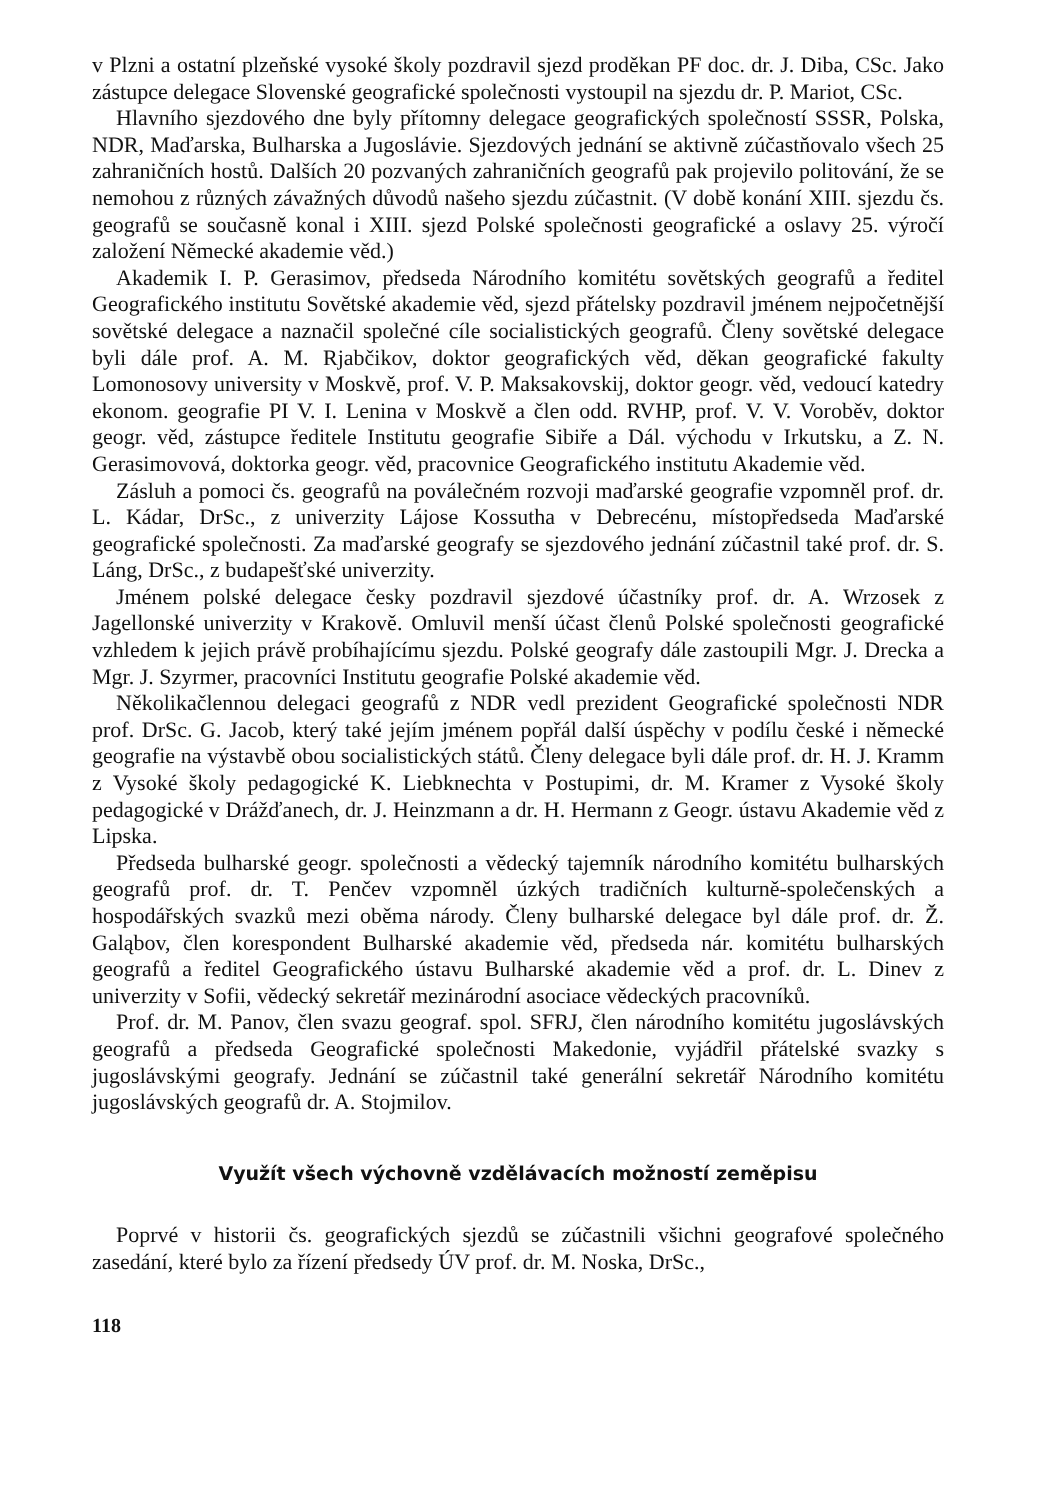v Plzni a ostatní plzeňské vysoké školy pozdravil sjezd proděkan PF doc. dr. J. Diba, CSc. Jako zástupce delegace Slovenské geografické společnosti vystoupil na sjezdu dr. P. Mariot, CSc.
Hlavního sjezdového dne byly přítomny delegace geografických společností SSSR, Polska, NDR, Maďarska, Bulharska a Jugoslávie. Sjezdových jednání se aktivně zúčastňovalo všech 25 zahraničních hostů. Dalších 20 pozvaných zahraničních geografů pak projevilo politování, že se nemohou z různých závažných důvodů našeho sjezdu zúčastnit. (V době konání XIII. sjezdu čs. geografů se současně konal i XIII. sjezd Polské společnosti geografické a oslavy 25. výročí založení Německé akademie věd.)
Akademik I. P. Gerasimov, předseda Národního komitétu sovětských geografů a ředitel Geografického institutu Sovětské akademie věd, sjezd přátelsky pozdravil jménem nejpočetnější sovětské delegace a naznačil společné cíle socialistických geografů. Členy sovětské delegace byli dále prof. A. M. Rjabčikov, doktor geografických věd, děkan geografické fakulty Lomonosovy university v Moskvě, prof. V. P. Maksakovskij, doktor geogr. věd, vedoucí katedry ekonom. geografie PI V. I. Lenina v Moskvě a člen odd. RVHP, prof. V. V. Voroběv, doktor geogr. věd, zástupce ředitele Institutu geografie Sibiře a Dál. východu v Irkutsku, a Z. N. Gerasimovová, doktorka geogr. věd, pracovnice Geografického institutu Akademie věd.
Zásluh a pomoci čs. geografů na poválečném rozvoji maďarské geografie vzpomněl prof. dr. L. Kádar, DrSc., z univerzity Lájose Kossutha v Debrecénu, místopředseda Maďarské geografické společnosti. Za maďarské geografy se sjezdového jednání zúčastnil také prof. dr. S. Láng, DrSc., z budapešťské univerzity.
Jménem polské delegace česky pozdravil sjezdové účastníky prof. dr. A. Wrzosek z Jagellonské univerzity v Krakově. Omluvil menší účast členů Polské společnosti geografické vzhledem k jejich právě probíhajícímu sjezdu. Polské geografy dále zastoupili Mgr. J. Drecka a Mgr. J. Szyrmer, pracovníci Institutu geografie Polské akademie věd.
Několikačlennou delegaci geografů z NDR vedl prezident Geografické společnosti NDR prof. DrSc. G. Jacob, který také jejím jménem popřál další úspěchy v podílu české i německé geografie na výstavbě obou socialistických států. Členy delegace byli dále prof. dr. H. J. Kramm z Vysoké školy pedagogické K. Liebknechta v Postupimi, dr. M. Kramer z Vysoké školy pedagogické v Drážďanech, dr. J. Heinzmann a dr. H. Hermann z Geogr. ústavu Akademie věd z Lipska.
Předseda bulharské geogr. společnosti a vědecký tajemník národního komitétu bulharských geografů prof. dr. T. Penčev vzpomněl úzkých tradičních kulturně-společenských a hospodářských svazků mezi oběma národy. Členy bulharské delegace byl dále prof. dr. Ž. Galąbov, člen korespondent Bulharské akademie věd, předseda nár. komitétu bulharských geografů a ředitel Geografického ústavu Bulharské akademie věd a prof. dr. L. Dinev z univerzity v Sofii, vědecký sekretář mezinárodní asociace vědeckých pracovníků.
Prof. dr. M. Panov, člen svazu geograf. spol. SFRJ, člen národního komitétu jugoslávských geografů a předseda Geografické společnosti Makedonie, vyjádřil přátelské svazky s jugoslávskými geografy. Jednání se zúčastnil také generální sekretář Národního komitétu jugoslávských geografů dr. A. Stojmilov.
Využít všech výchovně vzdělávacích možností zeměpisu
Poprvé v historii čs. geografických sjezdů se zúčastnili všichni geografové společného zasedání, které bylo za řízení předsedy ÚV prof. dr. M. Noska, DrSc.,
118